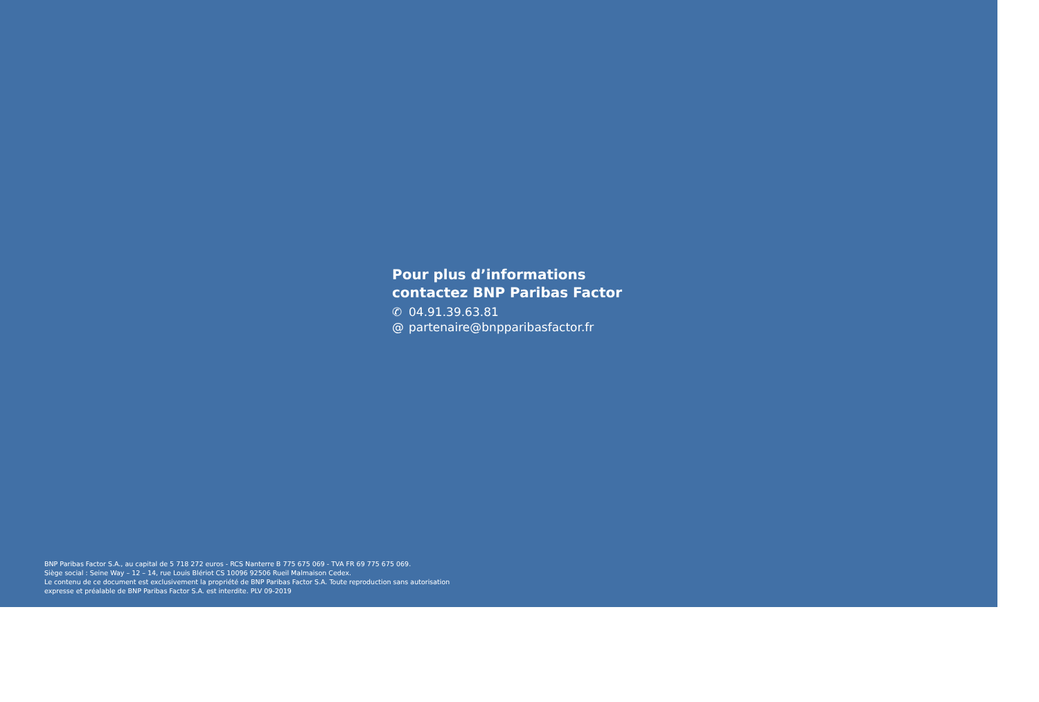Pour plus d’informations
contactez BNP Paribas Factor
✆ 04.91.39.63.81
@ partenaire@bnpparibasfactor.fr
BNP Paribas Factor S.A., au capital de 5 718 272 euros - RCS Nanterre B 775 675 069 - TVA FR 69 775 675 069.
Siège social : Seine Way – 12 – 14, rue Louis Blériot CS 10096 92506 Rueil Malmaison Cedex.
Le contenu de ce document est exclusivement la propriété de BNP Paribas Factor S.A. Toute reproduction sans autorisation
expresse et préalable de BNP Paribas Factor S.A. est interdite. PLV 09-2019